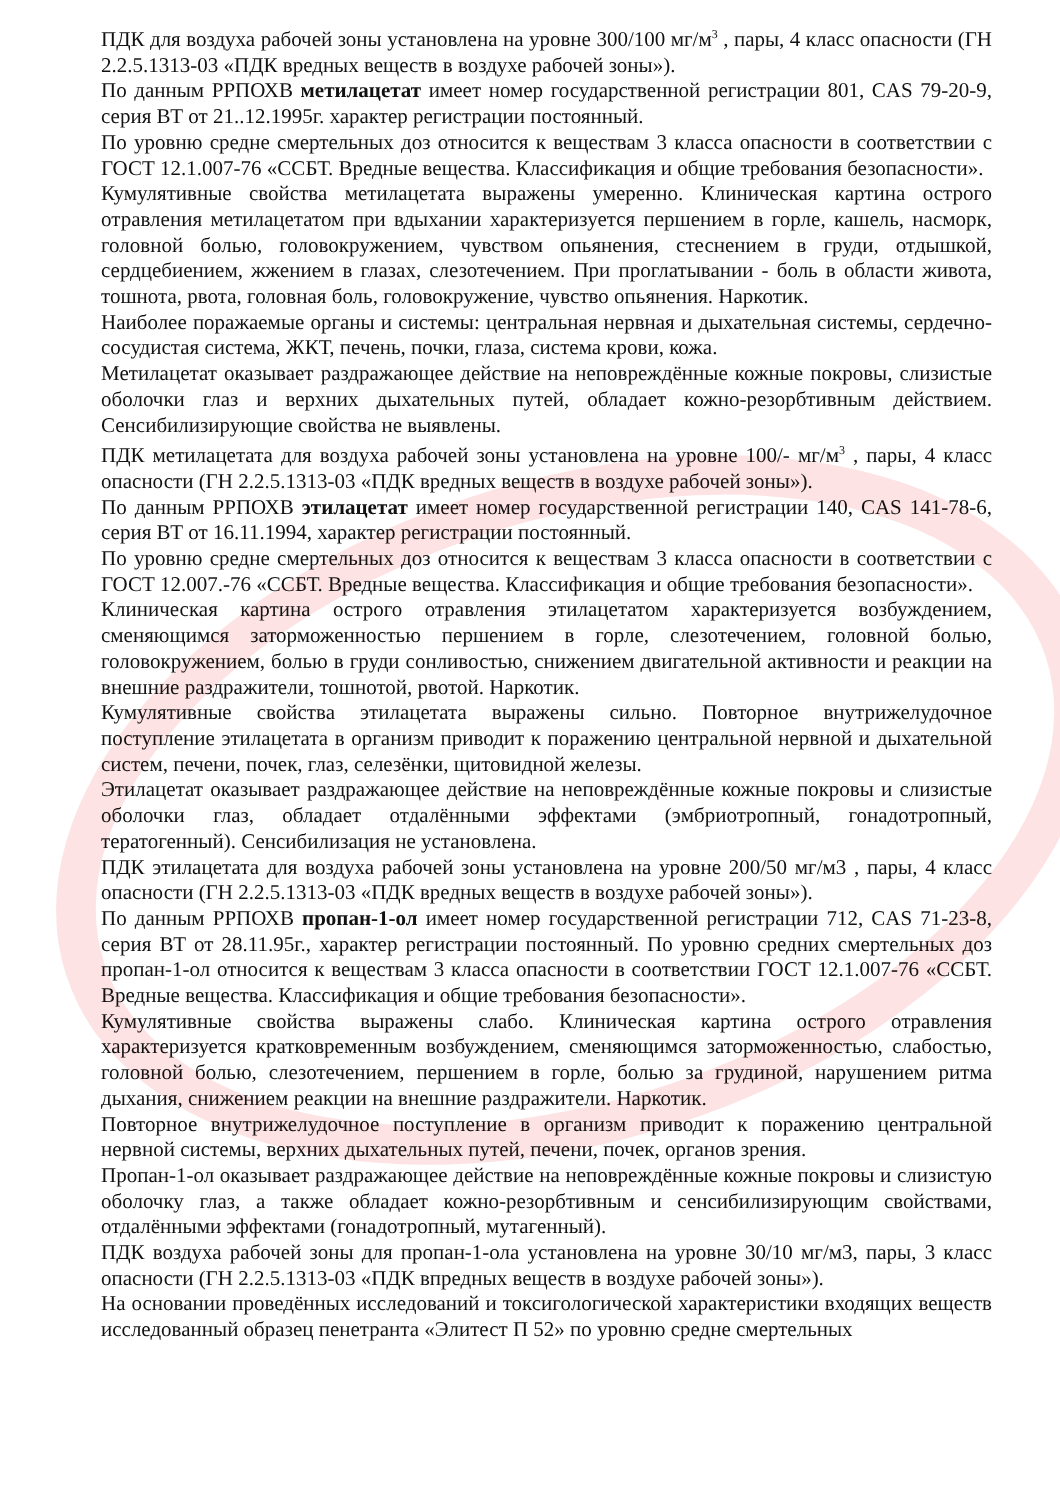ПДК для воздуха рабочей зоны установлена на уровне 300/100 мг/м<sup>3</sup> , пары, 4 класс опасности (ГН 2.2.5.1313-03 «ПДК вредных веществ в воздухе рабочей зоны»).
По данным РРПОХВ метилацетат имеет номер государственной регистрации 801, CAS 79-20-9, серия ВТ от 21..12.1995г. характер регистрации постоянный.
По уровню средне смертельных доз относится к веществам 3 класса опасности в соответствии с ГОСТ 12.1.007-76 «ССБТ. Вредные вещества. Классификация и общие требования безопасности».
Кумулятивные свойства метилацетата выражены умеренно. Клиническая картина острого отравления метилацетатом при вдыхании характеризуется першением в горле, кашель, насморк, головной болью, головокружением, чувством опьянения, стеснением в груди, отдышкой, сердцебиением, жжением в глазах, слезотечением. При проглатывании - боль в области живота, тошнота, рвота, головная боль, головокружение, чувство опьянения. Наркотик.
Наиболее поражаемые органы и системы: центральная нервная и дыхательная системы, сердечно-сосудистая система, ЖКТ, печень, почки, глаза, система крови, кожа.
Метилацетат оказывает раздражающее действие на неповреждённые кожные покровы, слизистые оболочки глаз и верхних дыхательных путей, обладает кожно-резорбтивным действием. Сенсибилизирующие свойства не выявлены.
ПДК метилацетата для воздуха рабочей зоны установлена на уровне 100/- мг/м<sup>3</sup> , пары, 4 класс опасности (ГН 2.2.5.1313-03 «ПДК вредных веществ в воздухе рабочей зоны»).
По данным РРПОХВ этилацетат имеет номер государственной регистрации 140, CAS 141-78-6, серия ВТ от 16.11.1994, характер регистрации постоянный.
По уровню средне смертельных доз относится к веществам 3 класса опасности в соответствии с ГОСТ 12.007.-76 «ССБТ. Вредные вещества. Классификация и общие требования безопасности».
Клиническая картина острого отравления этилацетатом характеризуется возбуждением, сменяющимся заторможенностью першением в горле, слезотечением, головной болью, головокружением, болью в груди сонливостью, снижением двигательной активности и реакции на внешние раздражители, тошнотой, рвотой. Наркотик.
Кумулятивные свойства этилацетата выражены сильно. Повторное внутрижелудочное поступление этилацетата в организм приводит к поражению центральной нервной и дыхательной систем, печени, почек, глаз, селезёнки, щитовидной железы.
Этилацетат оказывает раздражающее действие на неповреждённые кожные покровы и слизистые оболочки глаз, обладает отдалёнными эффектами (эмбриотропный, гонадотропный, тератогенный). Сенсибилизация не установлена.
ПДК этилацетата для воздуха рабочей зоны установлена на уровне 200/50 мг/м3 , пары, 4 класс опасности (ГН 2.2.5.1313-03 «ПДК вредных веществ в воздухе рабочей зоны»).
По данным РРПОХВ пропан-1-ол имеет номер государственной регистрации 712, CAS 71-23-8, серия ВТ от 28.11.95г., характер регистрации постоянный. По уровню средних смертельных доз пропан-1-ол относится к веществам 3 класса опасности в соответствии ГОСТ 12.1.007-76 «ССБТ. Вредные вещества. Классификация и общие требования безопасности».
Кумулятивные свойства выражены слабо. Клиническая картина острого отравления характеризуется кратковременным возбуждением, сменяющимся заторможенностью, слабостью, головной болью, слезотечением, першением в горле, болью за грудиной, нарушением ритма дыхания, снижением реакции на внешние раздражители. Наркотик.
Повторное внутрижелудочное поступление в организм приводит к поражению центральной нервной системы, верхних дыхательных путей, печени, почек, органов зрения.
Пропан-1-ол оказывает раздражающее действие на неповреждённые кожные покровы и слизистую оболочку глаз, а также обладает кожно-резорбтивным и сенсибилизирующим свойствами, отдалёнными эффектами (гонадотропный, мутагенный).
ПДК воздуха рабочей зоны для пропан-1-ола установлена на уровне 30/10 мг/м3, пары, 3 класс опасности (ГН 2.2.5.1313-03 «ПДК впредных веществ в воздухе рабочей зоны»).
На основании проведённых исследований и токсигологической характеристики входящих веществ исследованный образец пенетранта «Элитест П 52» по уровню средне смертельных